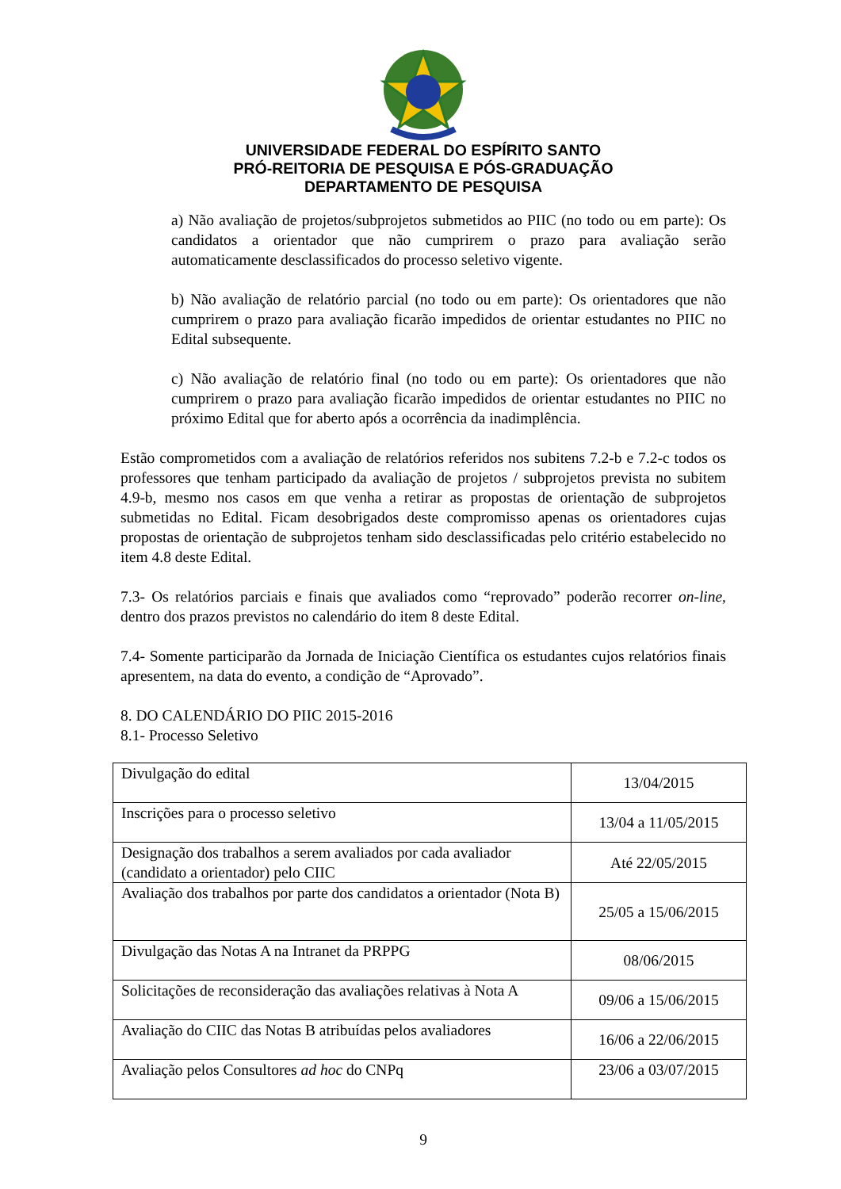UNIVERSIDADE FEDERAL DO ESPÍRITO SANTO
PRÓ-REITORIA DE PESQUISA E PÓS-GRADUAÇÃO
DEPARTAMENTO DE PESQUISA
a) Não avaliação de projetos/subprojetos submetidos ao PIIC (no todo ou em parte): Os candidatos a orientador que não cumprirem o prazo para avaliação serão automaticamente desclassificados do processo seletivo vigente.
b) Não avaliação de relatório parcial (no todo ou em parte): Os orientadores que não cumprirem o prazo para avaliação ficarão impedidos de orientar estudantes no PIIC no Edital subsequente.
c) Não avaliação de relatório final (no todo ou em parte): Os orientadores que não cumprirem o prazo para avaliação ficarão impedidos de orientar estudantes no PIIC no próximo Edital que for aberto após a ocorrência da inadimplência.
Estão comprometidos com a avaliação de relatórios referidos nos subitens 7.2-b e 7.2-c todos os professores que tenham participado da avaliação de projetos / subprojetos prevista no subitem 4.9-b, mesmo nos casos em que venha a retirar as propostas de orientação de subprojetos submetidas no Edital. Ficam desobrigados deste compromisso apenas os orientadores cujas propostas de orientação de subprojetos tenham sido desclassificadas pelo critério estabelecido no item 4.8 deste Edital.
7.3- Os relatórios parciais e finais que avaliados como “reprovado” poderão recorrer on-line, dentro dos prazos previstos no calendário do item 8 deste Edital.
7.4- Somente participarão da Jornada de Iniciação Científica os estudantes cujos relatórios finais apresentem, na data do evento, a condição de “Aprovado”.
8. DO CALENDÁRIO DO PIIC 2015-2016
8.1- Processo Seletivo
| Divulgação do edital | 13/04/2015 |
| Inscrições para o processo seletivo | 13/04 a 11/05/2015 |
| Designação dos trabalhos a serem avaliados por cada avaliador (candidato a orientador) pelo CIIC | Até 22/05/2015 |
| Avaliação dos trabalhos por parte dos candidatos a orientador (Nota B) | 25/05 a 15/06/2015 |
| Divulgação das Notas A na Intranet da PRPPG | 08/06/2015 |
| Solicitações de reconsideração das avaliações relativas à Nota A | 09/06 a 15/06/2015 |
| Avaliação do CIIC das Notas B atribuídas pelos avaliadores | 16/06 a 22/06/2015 |
| Avaliação pelos Consultores ad hoc do CNPq | 23/06 a 03/07/2015 |
9